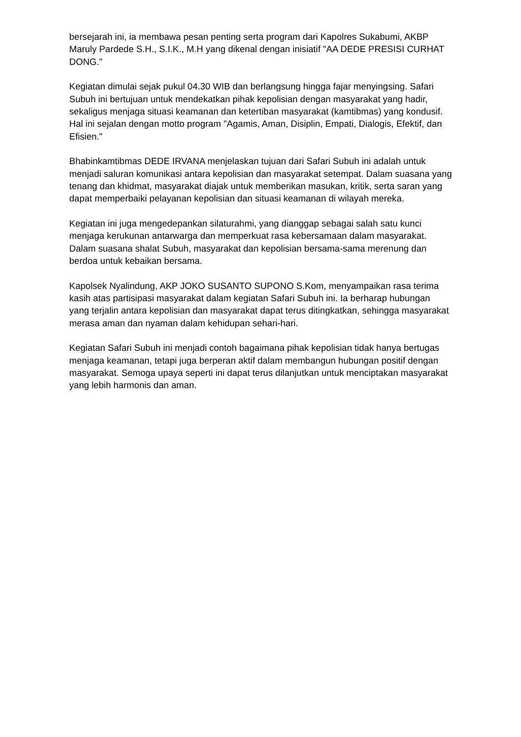bersejarah ini, ia membawa pesan penting serta program dari Kapolres Sukabumi, AKBP Maruly Pardede S.H., S.I.K., M.H yang dikenal dengan inisiatif "AA DEDE PRESISI CURHAT DONG."
Kegiatan dimulai sejak pukul 04.30 WIB dan berlangsung hingga fajar menyingsing. Safari Subuh ini bertujuan untuk mendekatkan pihak kepolisian dengan masyarakat yang hadir, sekaligus menjaga situasi keamanan dan ketertiban masyarakat (kamtibmas) yang kondusif. Hal ini sejalan dengan motto program "Agamis, Aman, Disiplin, Empati, Dialogis, Efektif, dan Efisien."
Bhabinkamtibmas DEDE IRVANA menjelaskan tujuan dari Safari Subuh ini adalah untuk menjadi saluran komunikasi antara kepolisian dan masyarakat setempat. Dalam suasana yang tenang dan khidmat, masyarakat diajak untuk memberikan masukan, kritik, serta saran yang dapat memperbaiki pelayanan kepolisian dan situasi keamanan di wilayah mereka.
Kegiatan ini juga mengedepankan silaturahmi, yang dianggap sebagai salah satu kunci menjaga kerukunan antarwarga dan memperkuat rasa kebersamaan dalam masyarakat. Dalam suasana shalat Subuh, masyarakat dan kepolisian bersama-sama merenung dan berdoa untuk kebaikan bersama.
Kapolsek Nyalindung, AKP JOKO SUSANTO SUPONO S.Kom, menyampaikan rasa terima kasih atas partisipasi masyarakat dalam kegiatan Safari Subuh ini. Ia berharap hubungan yang terjalin antara kepolisian dan masyarakat dapat terus ditingkatkan, sehingga masyarakat merasa aman dan nyaman dalam kehidupan sehari-hari.
Kegiatan Safari Subuh ini menjadi contoh bagaimana pihak kepolisian tidak hanya bertugas menjaga keamanan, tetapi juga berperan aktif dalam membangun hubungan positif dengan masyarakat. Semoga upaya seperti ini dapat terus dilanjutkan untuk menciptakan masyarakat yang lebih harmonis dan aman.